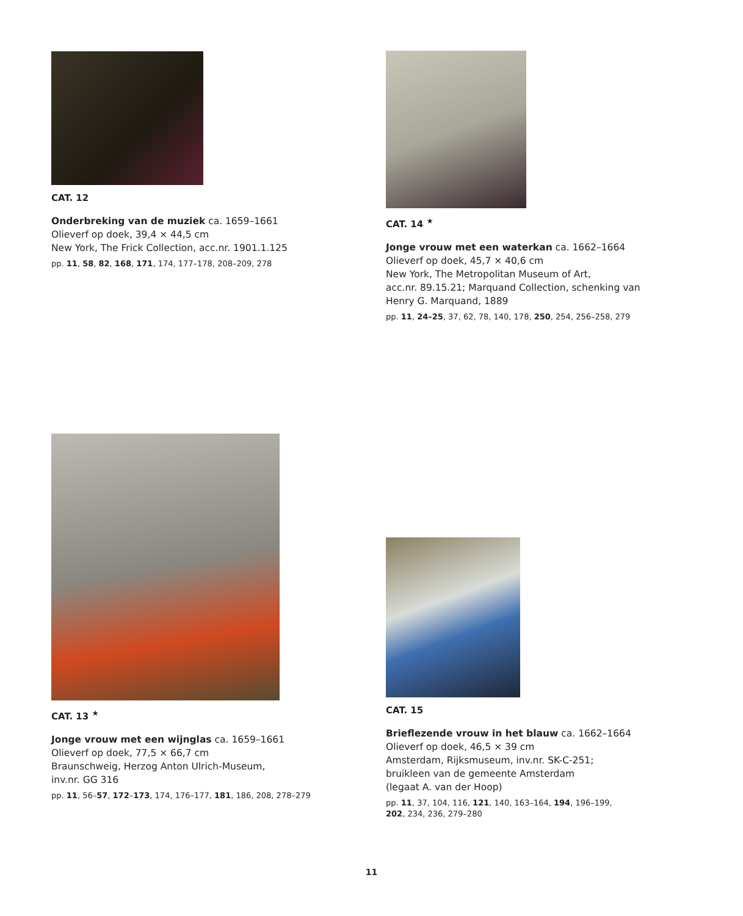CAT. 12
Onderbreking van de muziek ca. 1659–1661
Olieverf op doek, 39,4 × 44,5 cm
New York, The Frick Collection, acc.nr. 1901.1.125
pp. 11, 58, 82, 168, 171, 174, 177–178, 208–209, 278
CAT. 14 <sup>★</sup>
Jonge vrouw met een waterkan ca. 1662–1664
Olieverf op doek, 45,7 × 40,6 cm
New York, The Metropolitan Museum of Art,
acc.nr. 89.15.21; Marquand Collection, schenking van
Henry G. Marquand, 1889
pp. 11, 24–25, 37, 62, 78, 140, 178, 250, 254, 256–258, 279
CAT. 13 <sup>★</sup>
Jonge vrouw met een wijnglas ca. 1659–1661
Olieverf op doek, 77,5 × 66,7 cm
Braunschweig, Herzog Anton Ulrich-Museum,
inv.nr. GG 316
pp. 11, 56–57, 172–173, 174, 176–177, 181, 186, 208, 278–279
CAT. 15
Brieflezende vrouw in het blauw ca. 1662–1664
Olieverf op doek, 46,5 × 39 cm
Amsterdam, Rijksmuseum, inv.nr. SK-C-251;
bruikleen van de gemeente Amsterdam
(legaat A. van der Hoop)
pp. 11, 37, 104, 116, 121, 140, 163–164, 194, 196–199,
202, 234, 236, 279–280
11